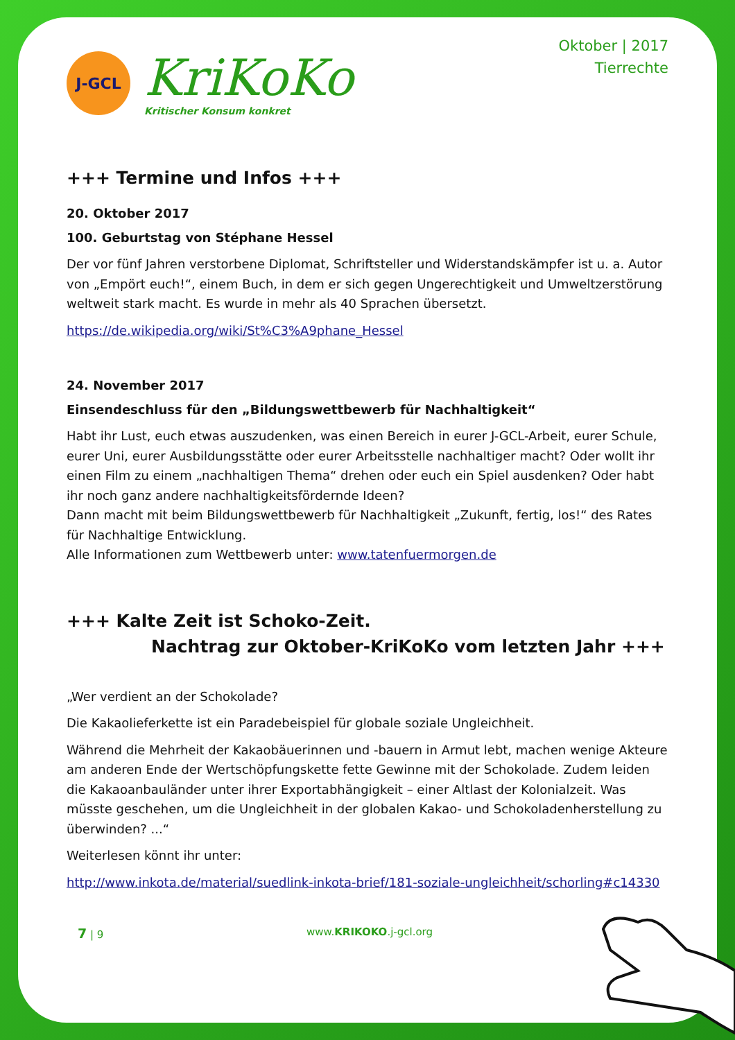J-GCL
KriKoKo
Kritischer Konsum konkret
Oktober | 2017
Tierrechte
+++ Termine und Infos +++
20. Oktober 2017
100. Geburtstag von Stéphane Hessel
Der vor fünf Jahren verstorbene Diplomat, Schriftsteller und Widerstandskämpfer ist u. a. Autor von „Empört euch!“, einem Buch, in dem er sich gegen Ungerechtigkeit und Umweltzerstörung weltweit stark macht. Es wurde in mehr als 40 Sprachen übersetzt.
https://de.wikipedia.org/wiki/St%C3%A9phane_Hessel
24. November 2017
Einsendeschluss für den „Bildungswettbewerb für Nachhaltigkeit“
Habt ihr Lust, euch etwas auszudenken, was einen Bereich in eurer J-GCL-Arbeit, eurer Schule, eurer Uni, eurer Ausbildungsstätte oder eurer Arbeitsstelle nachhaltiger macht? Oder wollt ihr einen Film zu einem „nachhaltigen Thema“ drehen oder euch ein Spiel ausdenken? Oder habt ihr noch ganz andere nachhaltigkeitsfördernde Ideen?
Dann macht mit beim Bildungswettbewerb für Nachhaltigkeit „Zukunft, fertig, los!“ des Rates für Nachhaltige Entwicklung.
Alle Informationen zum Wettbewerb unter: www.tatenfuermorgen.de
+++ Kalte Zeit ist Schoko-Zeit.
Nachtrag zur Oktober-KriKoKo vom letzten Jahr +++
„Wer verdient an der Schokolade?
Die Kakaolieferkette ist ein Paradebeispiel für globale soziale Ungleichheit.
Während die Mehrheit der Kakaobäuerinnen und -bauern in Armut lebt, machen wenige Akteure am anderen Ende der Wertschöpfungskette fette Gewinne mit der Schokolade. Zudem leiden die Kakaoanbauländer unter ihrer Exportabhängigkeit – einer Altlast der Kolonialzeit. Was müsste geschehen, um die Ungleichheit in der globalen Kakao- und Schokoladenherstellung zu überwinden? ...“
Weiterlesen könnt ihr unter:
http://www.inkota.de/material/suedlink-inkota-brief/181-soziale-ungleichheit/schorling#c14330
7 | 9 www.KRIKOKO.j-gcl.org